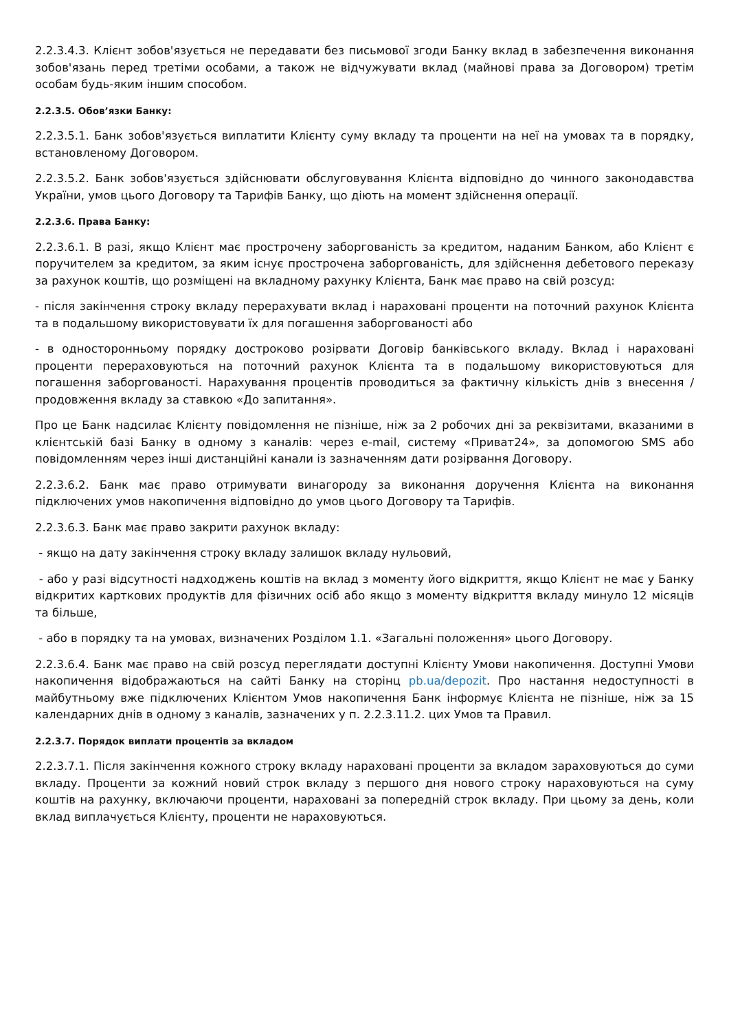2.2.3.4.3. Клієнт зобов'язується не передавати без письмової згоди Банку вклад в забезпечення виконання зобов'язань перед третіми особами, а також не відчужувати вклад (майнові права за Договором) третім особам будь-яким іншим способом.
2.2.3.5. Обов’язки Банку:
2.2.3.5.1. Банк зобов'язується виплатити Клієнту суму вкладу та проценти на неї на умовах та в порядку, встановленому Договором.
2.2.3.5.2. Банк зобов'язується здійснювати обслуговування Клієнта відповідно до чинного законодавства України, умов цього Договору та Тарифів Банку, що діють на момент здійснення операції.
2.2.3.6. Права Банку:
2.2.3.6.1. В разі, якщо Клієнт має прострочену заборгованість за кредитом, наданим Банком, або Клієнт є поручителем за кредитом, за яким існує прострочена заборгованість, для здійснення дебетового переказу за рахунок коштів, що розміщені на вкладному рахунку Клієнта, Банк має право на свій розсуд:
- після закінчення строку вкладу перерахувати вклад і нараховані проценти на поточний рахунок Клієнта та в подальшому використовувати їх для погашення заборгованості або
- в односторонньому порядку достроково розірвати Договір банківського вкладу. Вклад і нараховані проценти перераховуються на поточний рахунок Клієнта та в подальшому використовуються для погашення заборгованості. Нарахування процентів проводиться за фактичну кількість днів з внесення / продовження вкладу за ставкою «До запитання».
Про це Банк надсилає Клієнту повідомлення не пізніше, ніж за 2 робочих дні за реквізитами, вказаними в клієнтській базі Банку в одному з каналів: через e-mail, систему «Приват24», за допомогою SMS або повідомленням через інші дистанційні канали із зазначенням дати розірвання Договору.
2.2.3.6.2. Банк має право отримувати винагороду за виконання доручення Клієнта на виконання підключених умов накопичення відповідно до умов цього Договору та Тарифів.
2.2.3.6.3. Банк має право закрити рахунок вкладу:
- якщо на дату закінчення строку вкладу залишок вкладу нульовий,
- або у разі відсутності надходжень коштів на вклад з моменту його відкриття, якщо Клієнт не має у Банку відкритих карткових продуктів для фізичних осіб або якщо з моменту відкриття вкладу минуло 12 місяців та більше,
- або в порядку та на умовах, визначених Розділом 1.1. «Загальні положення» цього Договору.
2.2.3.6.4. Банк має право на свій розсуд переглядати доступні Клієнту Умови накопичення. Доступні Умови накопичення відображаються на сайті Банку на сторінц pb.ua/depozit. Про настання недоступності в майбутньому вже підключених Клієнтом Умов накопичення Банк інформує Клієнта не пізніше, ніж за 15 календарних днів в одному з каналів, зазначених у п. 2.2.3.11.2. цих Умов та Правил.
2.2.3.7. Порядок виплати процентів за вкладом
2.2.3.7.1. Після закінчення кожного строку вкладу нараховані проценти за вкладом зараховуються до суми вкладу. Проценти за кожний новий строк вкладу з першого дня нового строку нараховуються на суму коштів на рахунку, включаючи проценти, нараховані за попередній строк вкладу. При цьому за день, коли вклад виплачується Клієнту, проценти не нараховуються.